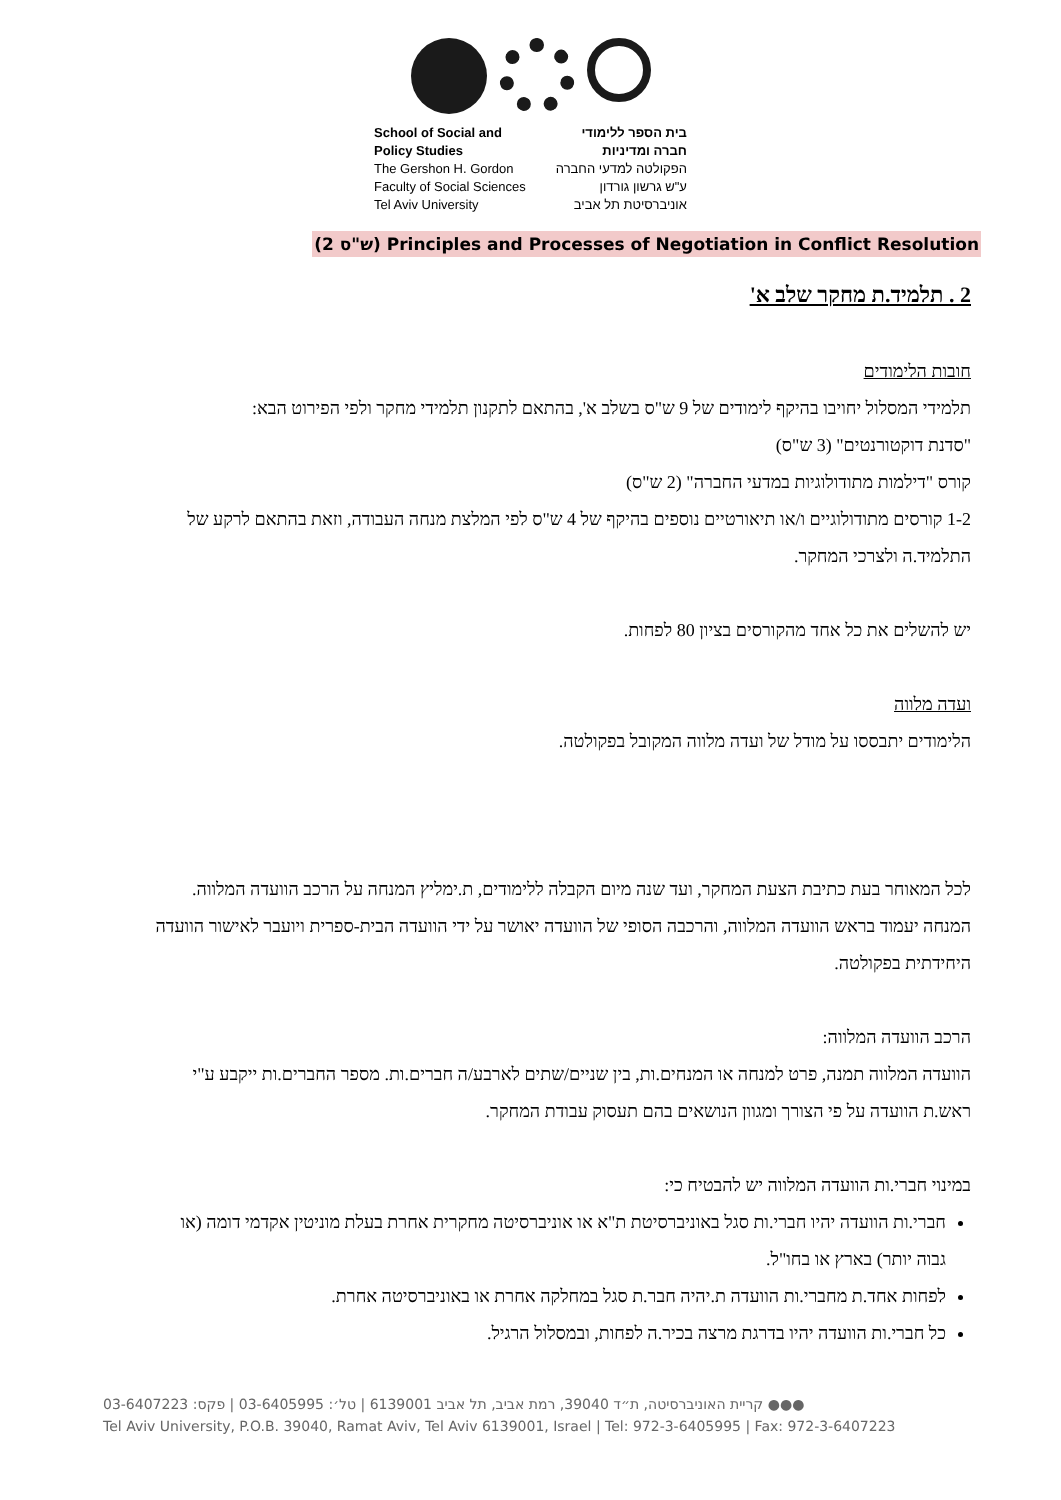School of Social and
Policy Studies
The Gershon H. Gordon
Faculty of Social Sciences
Tel Aviv University
בית הספר ללימודי
חברה ומדיניות
הפקולטה למדעי החברה
ע"ש גרשון גורדון
אוניברסיטת תל אביב
(2 ש"ס) Principles and Processes of Negotiation in Conflict Resolution
2 . תלמיד.ת מחקר שלב א'
חובות הלימודים
תלמידי המסלול יחויבו בהיקף לימודים של 9 ש"ס בשלב א', בהתאם לתקנון תלמידי מחקר ולפי הפירוט הבא:
"סדנת דוקטורנטים" (3 ש"ס)
קורס "דילמות מתודולוגיות במדעי החברה" (2 ש"ס)
1-2 קורסים מתודולוגיים ו/או תיאורטיים נוספים בהיקף של 4 ש"ס לפי המלצת מנחה העבודה, וזאת בהתאם לרקע של התלמיד.ה ולצרכי המחקר.
יש להשלים את כל אחד מהקורסים בציון 80 לפחות.
ועדה מלווה
הלימודים יתבססו על מודל של ועדה מלווה המקובל בפקולטה.
לכל המאוחר בעת כתיבת הצעת המחקר, ועד שנה מיום הקבלה ללימודים, ת.ימליץ המנחה על הרכב הוועדה המלווה. המנחה יעמוד בראש הוועדה המלווה, והרכבה הסופי של הוועדה יאושר על ידי הוועדה הבית-ספרית ויועבר לאישור הוועדה היחידתית בפקולטה.
הרכב הוועדה המלווה:
הוועדה המלווה תמנה, פרט למנחה או המנחים.ות, בין שניים/שתים לארבע/ה חברים.ות. מספר החברים.ות ייקבע ע"י ראש.ת הוועדה על פי הצורך ומגוון הנושאים בהם תעסוק עבודת המחקר.
במינוי חברי.ות הוועדה המלווה יש להבטיח כי:
חברי.ות הוועדה יהיו חברי.ות סגל באוניברסיטת ת"א או אוניברסיטה מחקרית אחרת בעלת מוניטין אקדמי דומה (או גבוה יותר) בארץ או בחו"ל.
לפחות אחד.ת מחברי.ות הוועדה ת.יהיה חבר.ת סגל במחלקה אחרת או באוניברסיטה אחרת.
כל חברי.ות הוועדה יהיו בדרגת מרצה בכיר.ה לפחות, ובמסלול הרגיל.
●●● קריית האוניברסיטה, ת״ד 39040, רמת אביב, תל אביב 6139001 | טל׳: 03-6405995 | פקס: 03-6407223
Tel Aviv University, P.O.B. 39040, Ramat Aviv, Tel Aviv 6139001, Israel | Tel: 972-3-6405995 | Fax: 972-3-6407223